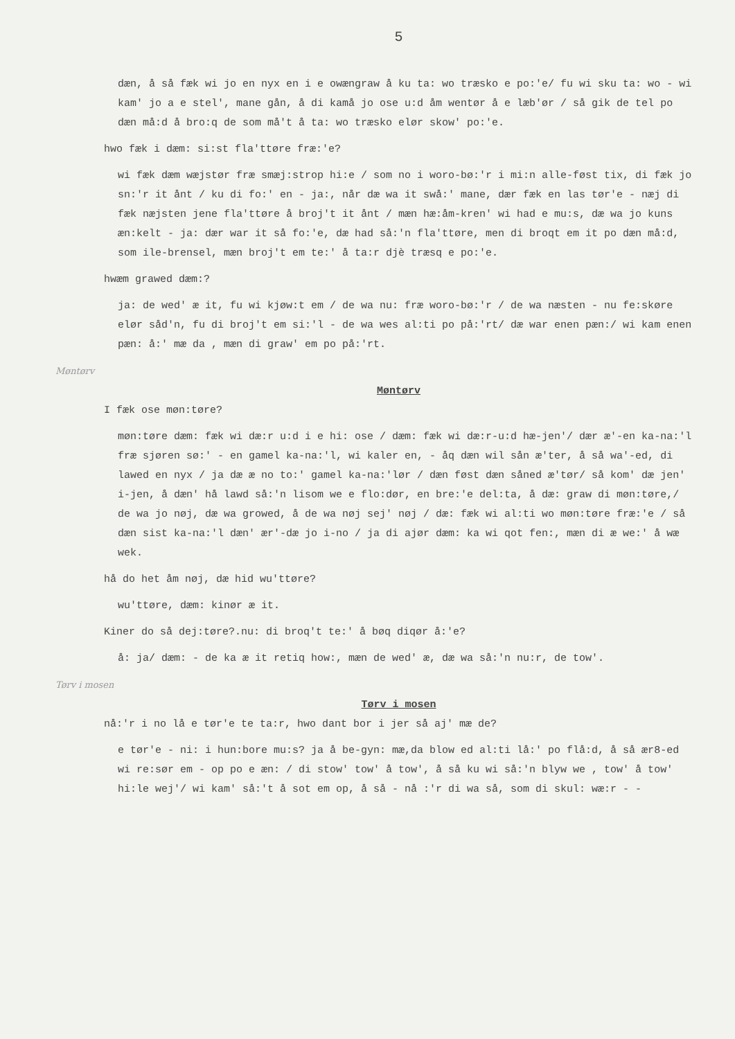5
dæn, å så fæk wi jo en nyx en i e owængraw å ku ta: wo træsko e po:'e/ fu wi sku ta: wo - wi kam' jo a e stel', mane gån, å di kamå jo ose u:d åm wentør å e læb'ør / så gik de tel po dæn må:d å bro:q de som må't å ta: wo træsko elør skow' po:'e.
hwo fæk i dæm: si:st fla'ttøre fræ:'e?
wi fæk dæm wæjstør fræ smæj:strop hi:e / som no i woro-bø:'r i mi:n alle-føst tix, di fæk jo sn:'r it ånt / ku di fo:' en - ja:, når dæ wa it swå:' mane, dær fæk en las tør'e - næj di fæk næjsten jene fla'ttøre å broj't it ånt / mæn hæ:åm-kren' wi had e mu:s, dæ wa jo kuns æn:kelt - ja: dær war it så fo:'e, dæ had så:'n fla'ttøre, men di broqt em it po dæn må:d, som ile-brensel, mæn broj't em te:' å ta:r djè træsq e po:'e.
hwæm grawed dæm:?
ja: de wed' æ it, fu wi kjøw:t em / de wa nu: fræ woro-bø:'r / de wa næsten - nu fe:skøre elør såd'n, fu di broj't em si:'l - de wa wes al:ti po på:'rt/ dæ war enen pæn:/ wi kam enen pæn: å:' mæ da , mæn di graw' em po på:'rt.
Møntørv
Møntørv
I fæk ose møn:tøre?
møn:tøre dæm: fæk wi dæ:r u:d i e hi: ose / dæm: fæk wi dæ:r-u:d hæ-jen'/ dær æ'-en ka-na:'l fræ sjøren sø:' - en gamel ka-na:'l, wi kaler en, - åq dæn wil sån æ'ter, å så wa'-ed, di lawed en nyx / ja dæ æ no to:' gamel ka-na:'lør / dæn føst dæn såned æ'tør/ så kom' dæ jen' i-jen, å dæn' hå lawd så:'n lisom we e flo:dør, en bre:'e del:ta, å dæ: graw di møn:tøre,/ de wa jo nøj, dæ wa growed, å de wa nøj sej' nøj / dæ: fæk wi al:ti wo møn:tøre fræ:'e / så dæn sist ka-na:'l dæn' ær'-dæ jo i-no / ja di ajør dæm: ka wi qot fen:, mæn di æ we:' å wæ wek.
hå do het åm nøj, dæ hid wu'ttøre?
wu'ttøre, dæm: kinør æ it.
Kiner do så dej:tøre?.nu: di broq't te:' å bøq diqør å:'e?
å: ja/ dæm: - de ka æ it retiq how:, mæn de wed' æ, dæ wa så:'n nu:r, de tow'.
Tørv i mosen
Tørv i mosen
nå:'r i no lå e tør'e te ta:r, hwo dant bor i jer så aj' mæ de?
e tør'e - ni: i hun:bore mu:s? ja å be-gyn: mæ,da blow ed al:ti lå:' po flå:d, å så ær8-ed wi re:sør em - op po e æn: / di stow' tow' å tow', å så ku wi så:'n blyw we , tow' å tow' hi:le wej'/ wi kam' så:'t å sot em op, å så - nå :'r di wa så, som di skul: wæ:r - -